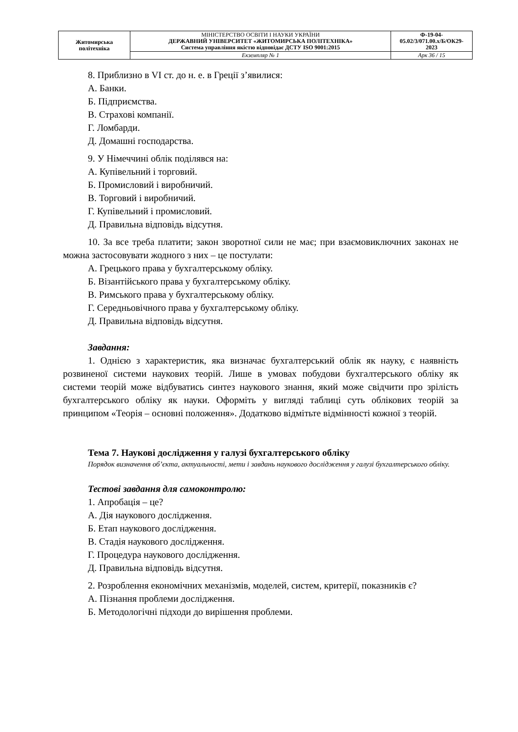| Житомирська політехніка | МІНІСТЕРСТВО ОСВІТИ І НАУКИ УКРАЇНИ ДЕРЖАВНИЙ УНІВЕРСИТЕТ «ЖИТОМИРСЬКА ПОЛІТЕХНІКА» Система управління якістю відповідає ДСТУ ISO 9001:2015 | Ф-19-04- 05.02/3/071.00.х/Б/ОК29- 2023 |
| | Екземпляр № 1 | Арк 36 / 15 |
8. Приблизно в VI ст. до н. е. в Греції з’явилися:
А. Банки.
Б. Підприємства.
В. Страхові компанії.
Г. Ломбарди.
Д. Домашні господарства.
9. У Німеччині облік поділявся на:
А. Купівельний і торговий.
Б. Промисловий і виробничий.
В. Торговий і виробничий.
Г. Купівельний і промисловий.
Д. Правильна відповідь відсутня.
10. За все треба платити; закон зворотної сили не має; при взаємовиключних законах не можна застосовувати жодного з них – це постулати:
А. Грецького права у бухгалтерському обліку.
Б. Візантійського права у бухгалтерському обліку.
В. Римського права у бухгалтерському обліку.
Г. Середньовічного права у бухгалтерському обліку.
Д. Правильна відповідь відсутня.
Завдання:
1. Однією з характеристик, яка визначає бухгалтерський облік як науку, є наявність розвиненої системи наукових теорій. Лише в умовах побудови бухгалтерського обліку як системи теорій може відбуватись синтез наукового знання, який може свідчити про зрілість бухгалтерського обліку як науки. Оформіть у вигляді таблиці суть облікових теорій за принципом «Теорія – основні положення». Додатково відмітьте відмінності кожної з теорій.
Тема 7. Наукові дослідження у галузі бухгалтерського обліку
Порядок визначення об’єкта, актуальності, мети і завдань наукового дослідження у галузі бухгалтерського обліку.
Тестові завдання для самоконтролю:
1. Апробація – це?
А. Дія наукового дослідження.
Б. Етап наукового дослідження.
В. Стадія наукового дослідження.
Г. Процедура наукового дослідження.
Д. Правильна відповідь відсутня.
2. Розроблення економічних механізмів, моделей, систем, критерії, показників є?
А. Пізнання проблеми дослідження.
Б. Методологічні підходи до вирішення проблеми.